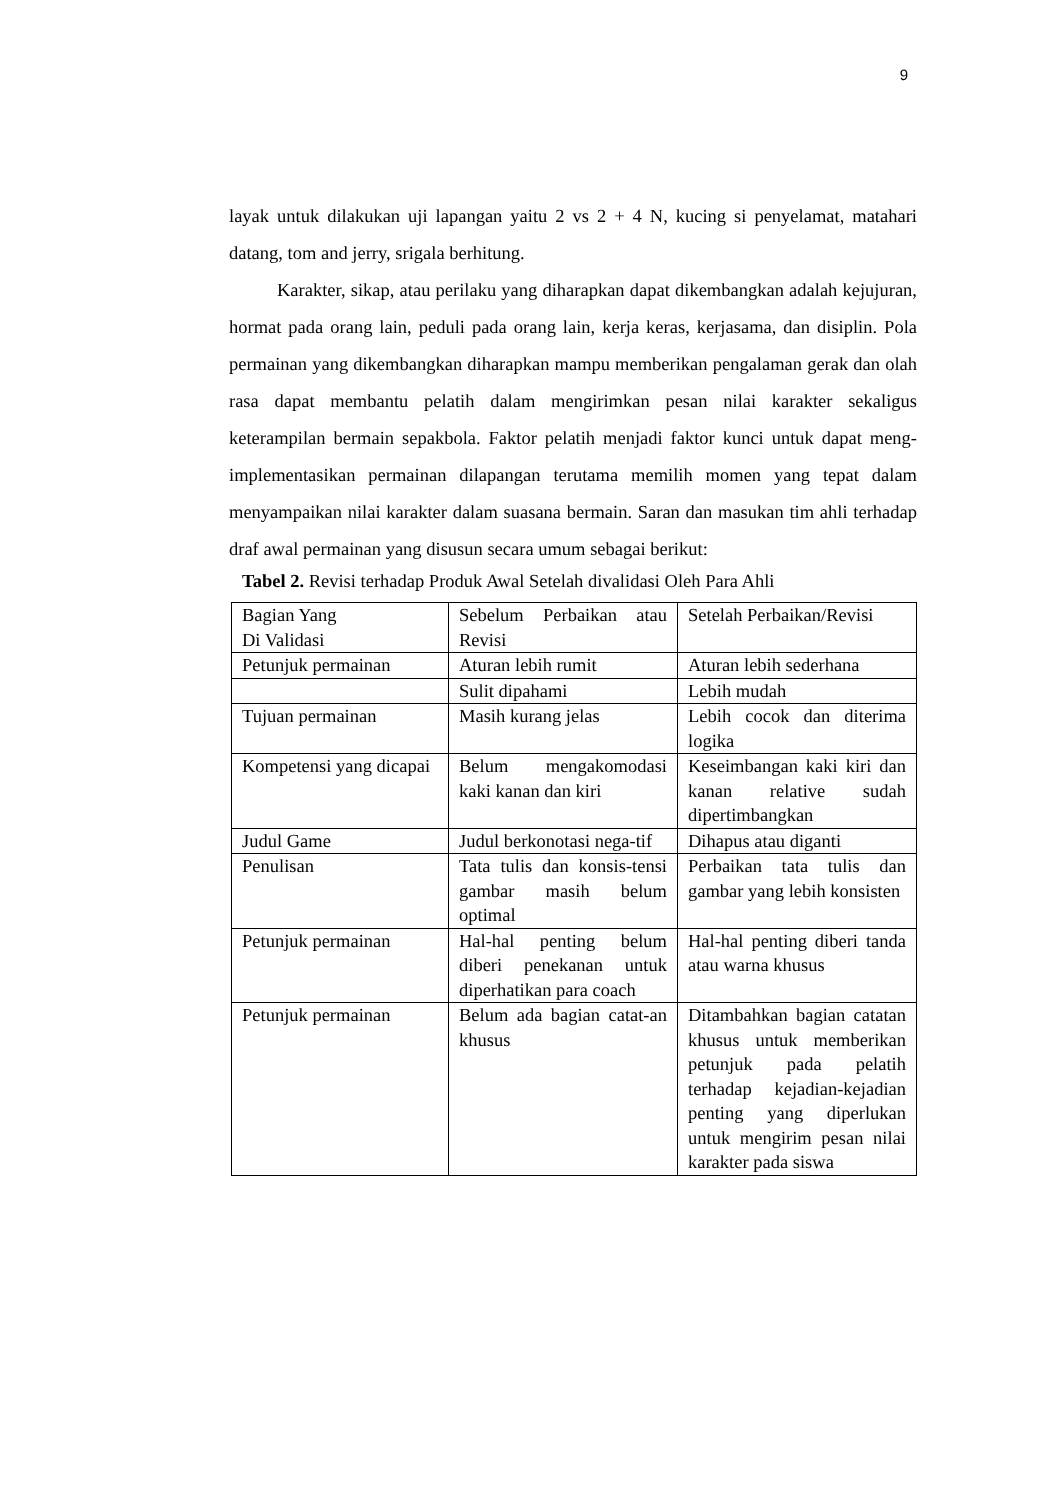9
layak untuk dilakukan uji lapangan yaitu 2 vs 2 + 4 N, kucing si penyelamat, matahari datang, tom and jerry, srigala berhitung.
Karakter, sikap, atau perilaku yang diharapkan dapat dikembangkan adalah kejujuran, hormat pada orang lain, peduli pada orang lain, kerja keras, kerjasama, dan disiplin. Pola permainan yang dikembangkan diharapkan mampu memberikan pengalaman gerak dan olah rasa dapat membantu pelatih dalam mengirimkan pesan nilai karakter sekaligus keterampilan bermain sepakbola. Faktor pelatih menjadi faktor kunci untuk dapat meng-implementasikan permainan dilapangan terutama memilih momen yang tepat dalam menyampaikan nilai karakter dalam suasana bermain. Saran dan masukan tim ahli terhadap draf awal permainan yang disusun secara umum sebagai berikut:
Tabel 2. Revisi terhadap Produk Awal Setelah divalidasi Oleh Para Ahli
| Bagian Yang Di Validasi | Sebelum Perbaikan atau Revisi | Setelah Perbaikan/Revisi |
| Petunjuk permainan | Aturan lebih rumit | Aturan lebih sederhana |
| | Sulit dipahami | Lebih mudah |
| Tujuan permainan | Masih kurang jelas | Lebih cocok dan diterima logika |
| Kompetensi yang dicapai | Belum mengakomodasi kaki kanan dan kiri | Keseimbangan kaki kiri dan kanan relative sudah dipertimbangkan |
| Judul Game | Judul berkonotasi nega-tif | Dihapus atau diganti |
| Penulisan | Tata tulis dan konsis-tensi gambar masih belum optimal | Perbaikan tata tulis dan gambar yang lebih konsisten |
| Petunjuk permainan | Hal-hal penting belum diberi penekanan untuk diperhatikan para coach | Hal-hal penting diberi tanda atau warna khusus |
| Petunjuk permainan | Belum ada bagian catat-an khusus | Ditambahkan bagian catatan khusus untuk memberikan petunjuk pada pelatih terhadap kejadian-kejadian penting yang diperlukan untuk mengirim pesan nilai karakter pada siswa |